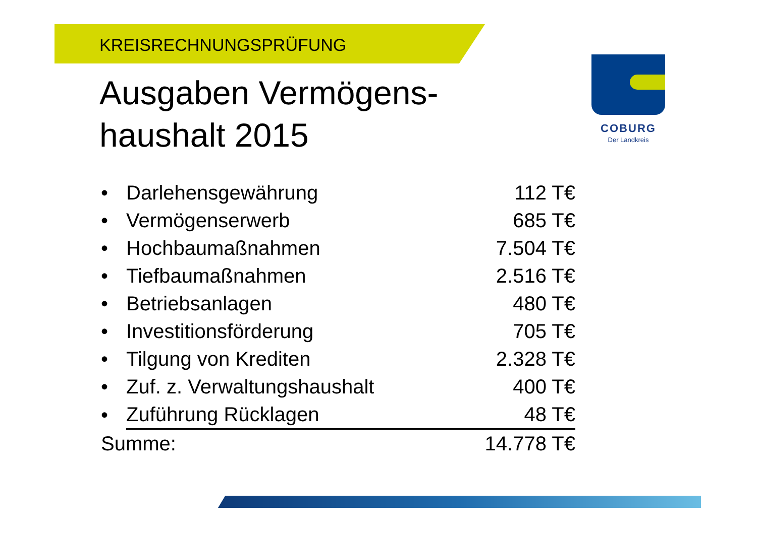KREISRECHNUNGSPRÜFUNG
Ausgaben Vermögens-
haushalt 2015
COBURG
Der Landkreis
| • | Darlehensgewährung | 112 T€ |
| • | Vermögenserwerb | 685 T€ |
| • | Hochbaumaßnahmen | 7.504 T€ |
| • | Tiefbaumaßnahmen | 2.516 T€ |
| • | Betriebsanlagen | 480 T€ |
| • | Investitionsförderung | 705 T€ |
| • | Tilgung von Krediten | 2.328 T€ |
| • | Zuf. z. Verwaltungshaushalt | 400 T€ |
| • | Zuführung Rücklagen | 48 T€ |
| Summe: | | 14.778 T€ |